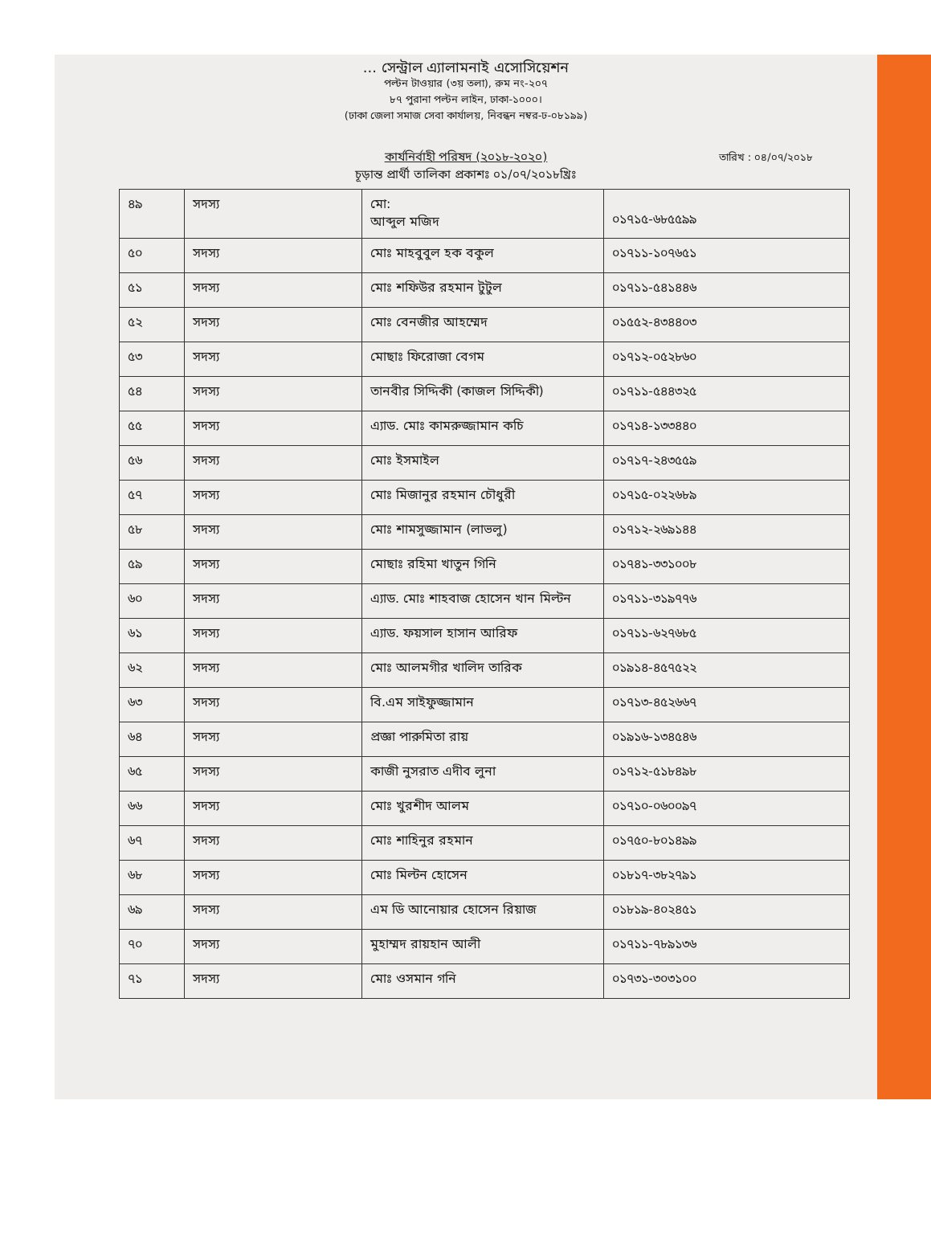... সেন্ট্রাল এ্যালামনাই এসোসিয়েশন
পল্টন টাওয়ার (৩য় তলা), রুম নং-২০৭
৮৭ পুরানা পল্টন লাইন, ঢাকা-১০০০।
(ঢাকা জেলা সমাজ সেবা কার্যালয়, নিবন্ধন নম্বর-ঢ-০৮১৯৯)
কার্যনির্বাহী পরিষদ (২০১৮-২০২০)
চূড়ান্ত প্রার্থী তালিকা প্রকাশঃ ০১/০৭/২০১৮খ্রিঃ
তারিখ : ০৪/০৭/২০১৮
| ৪৯ | সদস্য | মো: আব্দুল মজিদ | ০১৭১৫-৬৮৫৫৯৯ |
| ৫০ | সদস্য | মোঃ মাহবুবুল হক বকুল | ০১৭১১-১০৭৬৫১ |
| ৫১ | সদস্য | মোঃ শফিউর রহমান টুটুল | ০১৭১১-৫৪১৪৪৬ |
| ৫২ | সদস্য | মোঃ বেনজীর আহম্মেদ | ০১৫৫২-৪৩৪৪০৩ |
| ৫৩ | সদস্য | মোছাঃ ফিরোজা বেগম | ০১৭১২-০৫২৮৬০ |
| ৫৪ | সদস্য | তানবীর সিদ্দিকী (কাজল সিদ্দিকী) | ০১৭১১-৫৪৪৩২৫ |
| ৫৫ | সদস্য | এ্যাড. মোঃ কামরুজ্জামান কচি | ০১৭১৪-১৩৩৪৪০ |
| ৫৬ | সদস্য | মোঃ ইসমাইল | ০১৭১৭-২৪৩৫৫৯ |
| ৫৭ | সদস্য | মোঃ মিজানুর রহমান চৌধুরী | ০১৭১৫-০২২৬৮৯ |
| ৫৮ | সদস্য | মোঃ শামসুজ্জামান (লাভলু) | ০১৭১২-২৬৯১৪৪ |
| ৫৯ | সদস্য | মোছাঃ রহিমা খাতুন গিনি | ০১৭৪১-৩৩১০০৮ |
| ৬০ | সদস্য | এ্যাড. মোঃ শাহবাজ হোসেন খান মিল্টন | ০১৭১১-৩১৯৭৭৬ |
| ৬১ | সদস্য | এ্যাড. ফয়সাল হাসান আরিফ | ০১৭১১-৬২৭৬৮৫ |
| ৬২ | সদস্য | মোঃ আলমগীর খালিদ তারিক | ০১৯১৪-৪৫৭৫২২ |
| ৬৩ | সদস্য | বি.এম সাইফুজ্জামান | ০১৭১৩-৪৫২৬৬৭ |
| ৬৪ | সদস্য | প্রজ্ঞা পারুমিতা রায় | ০১৯১৬-১৩৪৫৪৬ |
| ৬৫ | সদস্য | কাজী নুসরাত এদীব লুনা | ০১৭১২-৫১৮৪৯৮ |
| ৬৬ | সদস্য | মোঃ খুরশীদ আলম | ০১৭১০-০৬০০৯৭ |
| ৬৭ | সদস্য | মোঃ শাহিনুর রহমান | ০১৭৫০-৮০১৪৯৯ |
| ৬৮ | সদস্য | মোঃ মিল্টন হোসেন | ০১৮১৭-৩৮২৭৯১ |
| ৬৯ | সদস্য | এম ডি আনোয়ার হোসেন রিয়াজ | ০১৮১৯-৪০২৪৫১ |
| ৭০ | সদস্য | মুহাম্মদ রায়হান আলী | ০১৭১১-৭৮৯১৩৬ |
| ৭১ | সদস্য | মোঃ ওসমান গনি | ০১৭৩১-৩০৩১০০ |